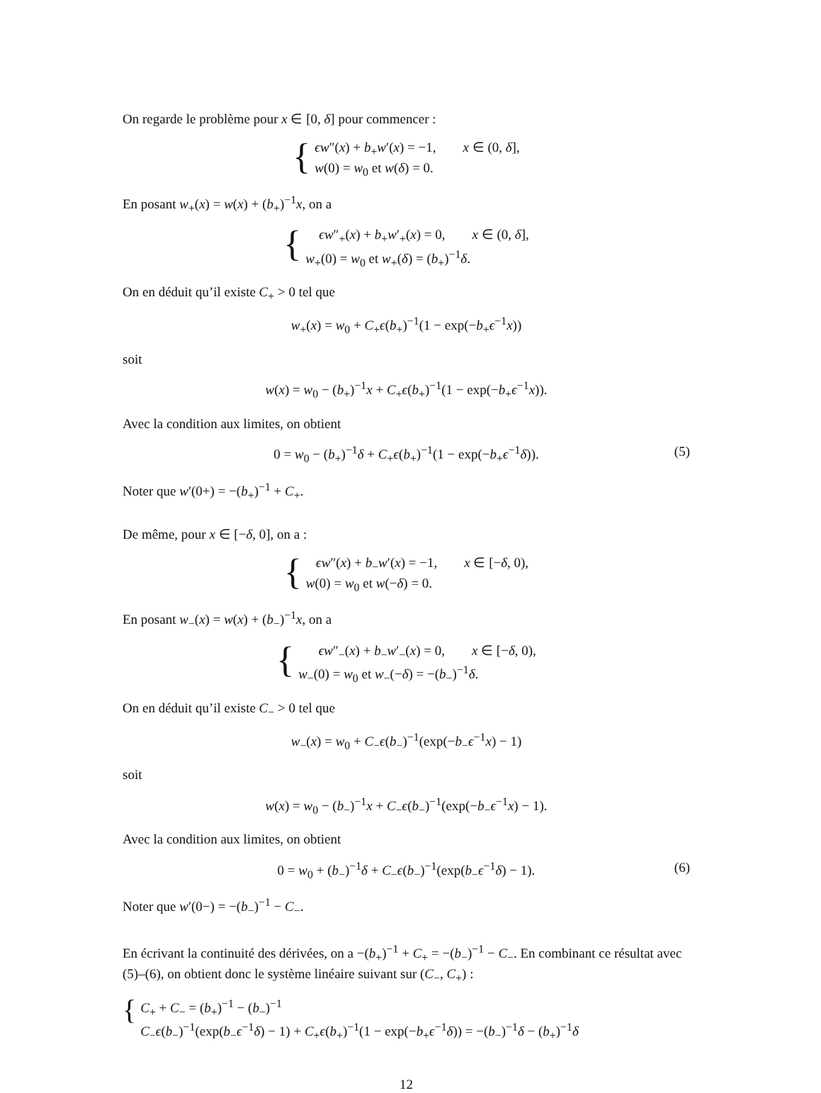On regarde le problème pour x ∈ [0, δ] pour commencer :
{
ϵw″(x) + b<sub>+</sub>w′(x) = −1, x ∈ (0, δ],
w(0) = w<sub>0</sub> et w(δ) = 0.
En posant w<sub>+</sub>(x) = w(x) + (b<sub>+</sub>)<sup>−1</sup>x, on a
{
ϵw″<sub>+</sub>(x) + b<sub>+</sub>w′<sub>+</sub>(x) = 0, x ∈ (0, δ],
w<sub>+</sub>(0) = w<sub>0</sub> et w<sub>+</sub>(δ) = (b<sub>+</sub>)<sup>−1</sup>δ.
On en déduit qu’il existe C<sub>+</sub> > 0 tel que
w<sub>+</sub>(x) = w<sub>0</sub> + C<sub>+</sub>ϵ(b<sub>+</sub>)<sup>−1</sup>(1 − exp(−b<sub>+</sub>ϵ<sup>−1</sup>x))
soit
w(x) = w<sub>0</sub> − (b<sub>+</sub>)<sup>−1</sup>x + C<sub>+</sub>ϵ(b<sub>+</sub>)<sup>−1</sup>(1 − exp(−b<sub>+</sub>ϵ<sup>−1</sup>x)).
Avec la condition aux limites, on obtient
0 = w<sub>0</sub> − (b<sub>+</sub>)<sup>−1</sup>δ + C<sub>+</sub>ϵ(b<sub>+</sub>)<sup>−1</sup>(1 − exp(−b<sub>+</sub>ϵ<sup>−1</sup>δ)). (5)
Noter que w′(0+) = −(b<sub>+</sub>)<sup>−1</sup> + C<sub>+</sub>.
De même, pour x ∈ [−δ, 0], on a :
{
ϵw″(x) + b<sub>−</sub>w′(x) = −1, x ∈ [−δ, 0),
w(0) = w<sub>0</sub> et w(−δ) = 0.
En posant w<sub>−</sub>(x) = w(x) + (b<sub>−</sub>)<sup>−1</sup>x, on a
{
ϵw″<sub>−</sub>(x) + b<sub>−</sub>w′<sub>−</sub>(x) = 0, x ∈ [−δ, 0),
w<sub>−</sub>(0) = w<sub>0</sub> et w<sub>−</sub>(−δ) = −(b<sub>−</sub>)<sup>−1</sup>δ.
On en déduit qu’il existe C<sub>−</sub> > 0 tel que
w<sub>−</sub>(x) = w<sub>0</sub> + C<sub>−</sub>ϵ(b<sub>−</sub>)<sup>−1</sup>(exp(−b<sub>−</sub>ϵ<sup>−1</sup>x) − 1)
soit
w(x) = w<sub>0</sub> − (b<sub>−</sub>)<sup>−1</sup>x + C<sub>−</sub>ϵ(b<sub>−</sub>)<sup>−1</sup>(exp(−b<sub>−</sub>ϵ<sup>−1</sup>x) − 1).
Avec la condition aux limites, on obtient
0 = w<sub>0</sub> + (b<sub>−</sub>)<sup>−1</sup>δ + C<sub>−</sub>ϵ(b<sub>−</sub>)<sup>−1</sup>(exp(b<sub>−</sub>ϵ<sup>−1</sup>δ) − 1). (6)
Noter que w′(0−) = −(b<sub>−</sub>)<sup>−1</sup> − C<sub>−</sub>.
En écrivant la continuité des dérivées, on a −(b<sub>+</sub>)<sup>−1</sup> + C<sub>+</sub> = −(b<sub>−</sub>)<sup>−1</sup> − C<sub>−</sub>. En combinant ce résultat avec (5)–(6), on obtient donc le système linéaire suivant sur (C<sub>−</sub>, C<sub>+</sub>) :
{
C<sub>+</sub> + C<sub>−</sub> = (b<sub>+</sub>)<sup>−1</sup> − (b<sub>−</sub>)<sup>−1</sup>
C<sub>−</sub>ϵ(b<sub>−</sub>)<sup>−1</sup>(exp(b<sub>−</sub>ϵ<sup>−1</sup>δ) − 1) + C<sub>+</sub>ϵ(b<sub>+</sub>)<sup>−1</sup>(1 − exp(−b<sub>+</sub>ϵ<sup>−1</sup>δ)) = −(b<sub>−</sub>)<sup>−1</sup>δ − (b<sub>+</sub>)<sup>−1</sup>δ
12